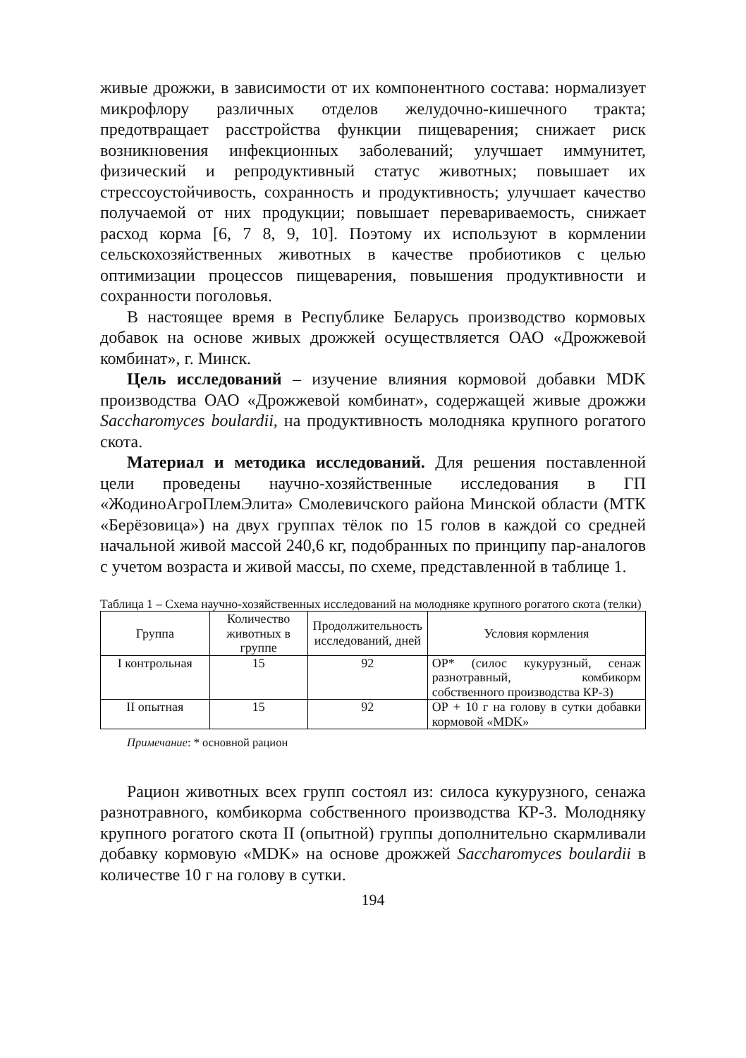живые дрожжи, в зависимости от их компонентного состава: нормализует микрофлору различных отделов желудочно-кишечного тракта; предотвращает расстройства функции пищеварения; снижает риск возникновения инфекционных заболеваний; улучшает иммунитет, физический и репродуктивный статус животных; повышает их стрессоустойчивость, сохранность и продуктивность; улучшает качество получаемой от них продукции; повышает перевариваемость, снижает расход корма [6, 7 8, 9, 10]. Поэтому их используют в кормлении сельскохозяйственных животных в качестве пробиотиков с целью оптимизации процессов пищеварения, повышения продуктивности и сохранности поголовья.
В настоящее время в Республике Беларусь производство кормовых добавок на основе живых дрожжей осуществляется ОАО «Дрожжевой комбинат», г. Минск.
Цель исследований – изучение влияния кормовой добавки MDK производства ОАО «Дрожжевой комбинат», содержащей живые дрожжи Saccharomyces boulardii, на продуктивность молодняка крупного рогатого скота.
Материал и методика исследований. Для решения поставленной цели проведены научно-хозяйственные исследования в ГП «ЖодиноАгроПлемЭлита» Смолевичского района Минской области (МТК «Берёзовица») на двух группах тёлок по 15 голов в каждой со средней начальной живой массой 240,6 кг, подобранных по принципу пар-аналогов с учетом возраста и живой массы, по схеме, представленной в таблице 1.
Таблица 1 – Схема научно-хозяйственных исследований на молодняке крупного рогатого скота (телки)
| Группа | Количество животных в группе | Продолжительность исследований, дней | Условия кормления |
| --- | --- | --- | --- |
| I контрольная | 15 | 92 | ОР* (силос кукурузный, сенаж разнотравный, комбикорм собственного производства КР-3) |
| II опытная | 15 | 92 | ОР + 10 г на голову в сутки добавки кормовой «MDK» |
Примечание: * основной рацион
Рацион животных всех групп состоял из: силоса кукурузного, сенажа разнотравного, комбикорма собственного производства КР-3. Молодняку крупного рогатого скота II (опытной) группы дополнительно скармливали добавку кормовую «MDK» на основе дрожжей Saccharomyces boulardii в количестве 10 г на голову в сутки.
194